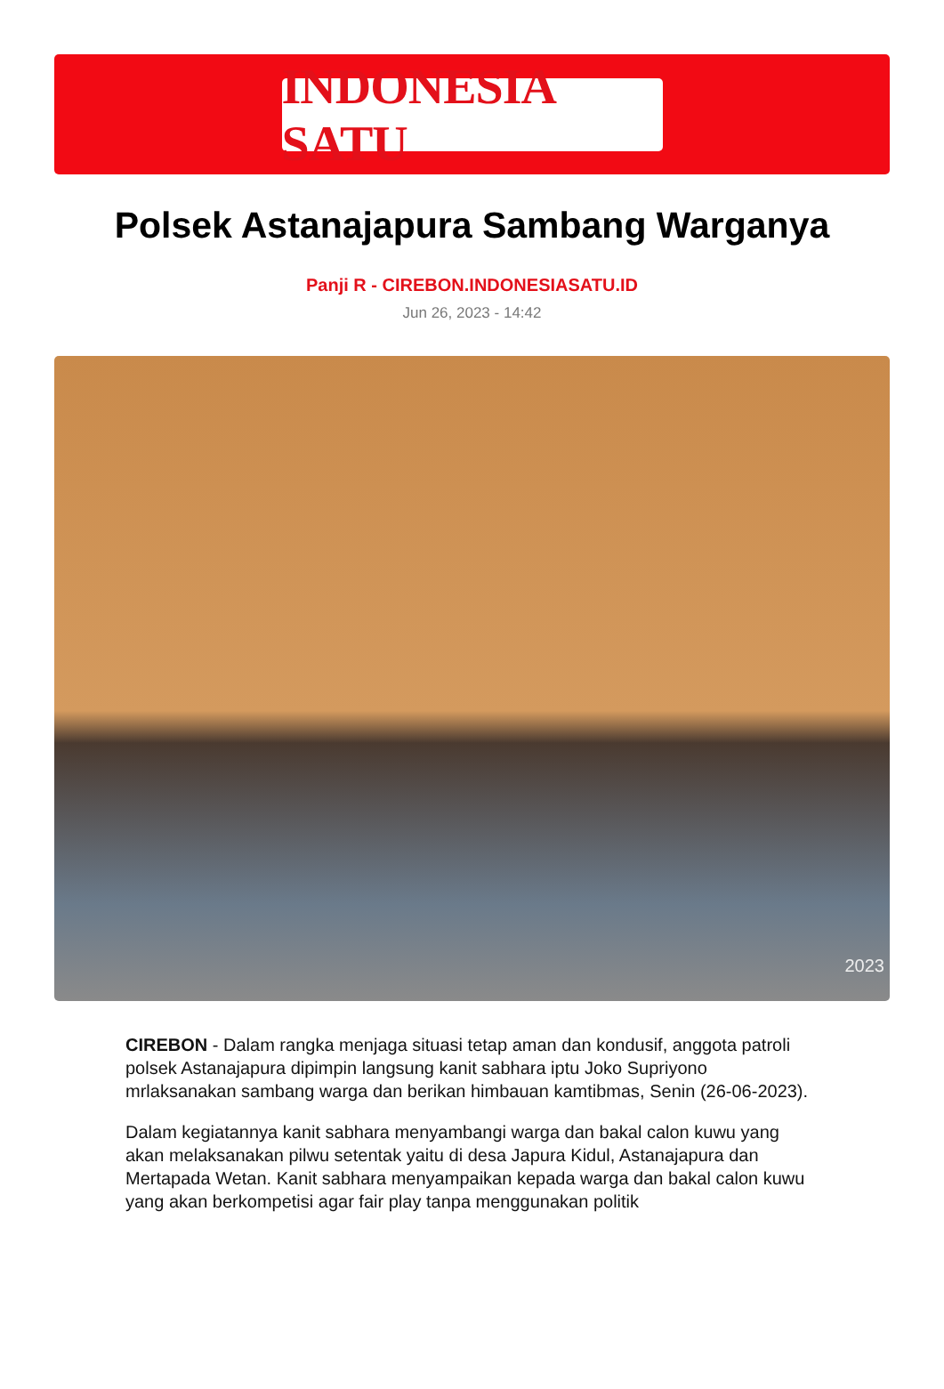INDONESIA SATU
Polsek Astanajapura Sambang Warganya
Panji R - CIREBON.INDONESIASATU.ID
Jun 26, 2023 - 14:42
2023
CIREBON - Dalam rangka menjaga situasi tetap aman dan kondusif, anggota patroli polsek Astanajapura dipimpin langsung kanit sabhara iptu Joko Supriyono mrlaksanakan sambang warga dan berikan himbauan kamtibmas, Senin (26-06-2023).
Dalam kegiatannya kanit sabhara menyambangi warga dan bakal calon kuwu yang akan melaksanakan pilwu setentak yaitu di desa Japura Kidul, Astanajapura dan Mertapada Wetan. Kanit sabhara menyampaikan kepada warga dan bakal calon kuwu yang akan berkompetisi agar fair play tanpa menggunakan politik